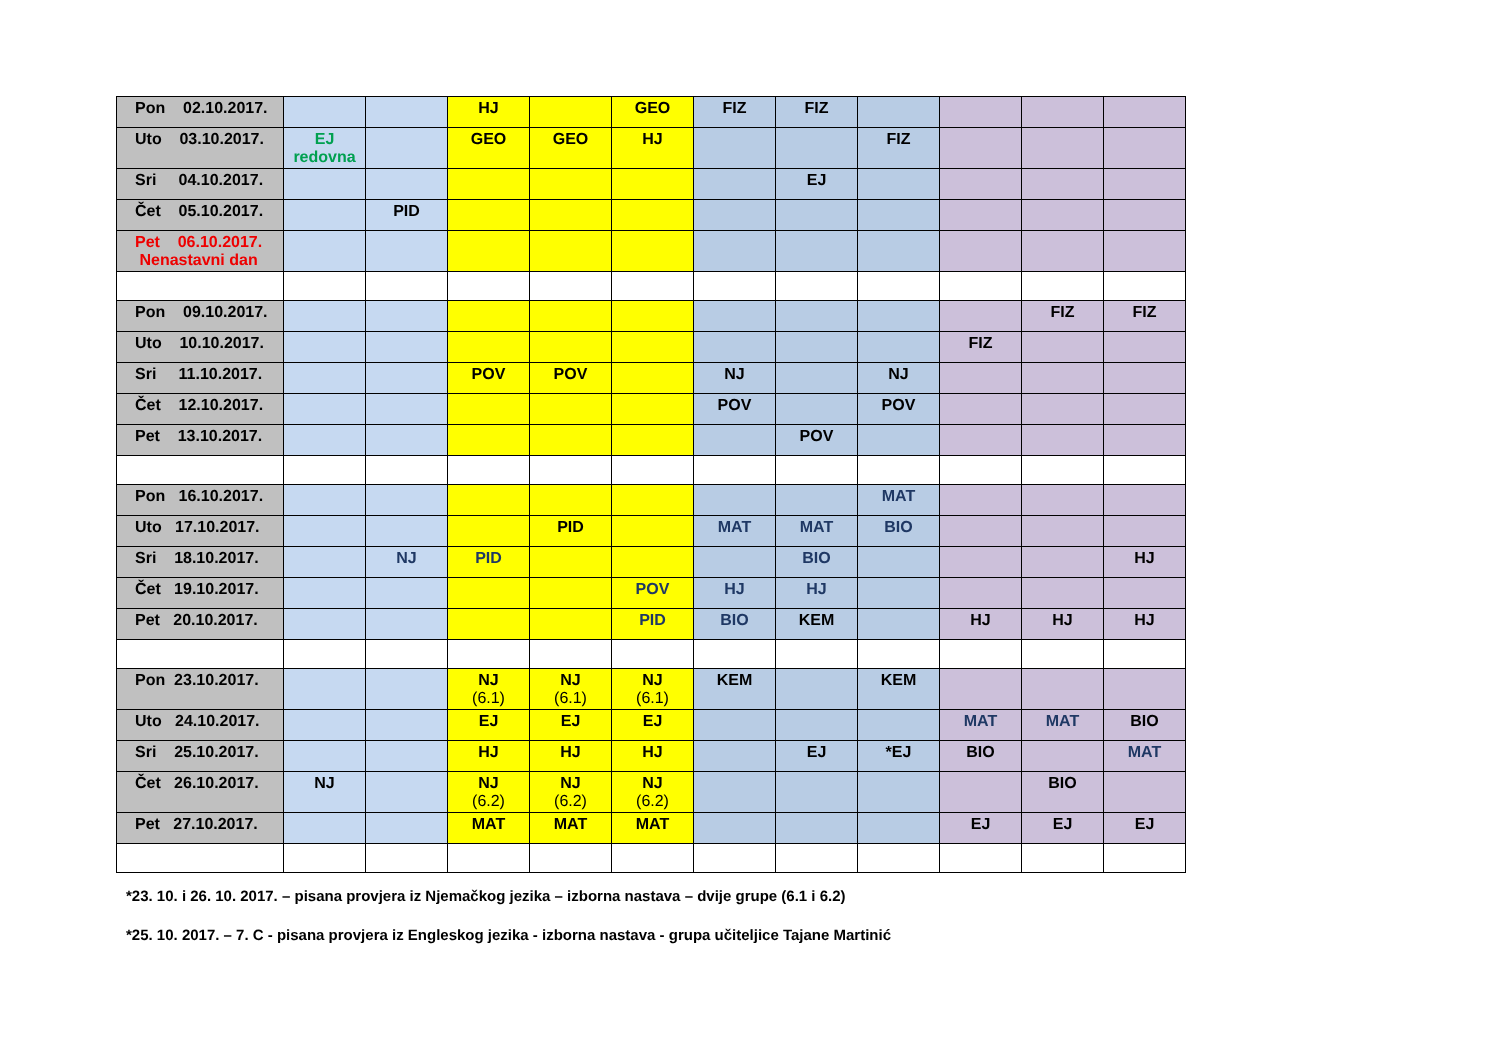| Pon 02.10.2017. | | | HJ | | GEO | FIZ | FIZ | | | | |
| Uto 03.10.2017. | EJ redovna | | GEO | GEO | HJ | | | FIZ | | | |
| Sri 04.10.2017. | | | | | | | EJ | | | | |
| Čet 05.10.2017. | | PID | | | | | | | | | |
| Pet 06.10.2017. Nenastavni dan | | | | | | | | | | | |
| Pon 09.10.2017. | | | | | | | | | | FIZ | FIZ |
| Uto 10.10.2017. | | | | | | | | | FIZ | | |
| Sri 11.10.2017. | | | POV | POV | | NJ | | NJ | | | |
| Čet 12.10.2017. | | | | | | POV | | POV | | | |
| Pet 13.10.2017. | | | | | | | POV | | | | |
| Pon 16.10.2017. | | | | | | | | MAT | | | |
| Uto 17.10.2017. | | | | PID | | MAT | MAT | BIO | | | |
| Sri 18.10.2017. | | NJ | PID | | | | BIO | | | | HJ |
| Čet 19.10.2017. | | | | | POV | HJ | HJ | | | | |
| Pet 20.10.2017. | | | | | PID | BIO | KEM | | HJ | HJ | HJ |
| Pon 23.10.2017. | | | NJ (6.1) | NJ (6.1) | NJ (6.1) | KEM | | KEM | | | |
| Uto 24.10.2017. | | | EJ | EJ | EJ | | | | MAT | MAT | BIO |
| Sri 25.10.2017. | | | HJ | HJ | HJ | | EJ | *EJ | BIO | | MAT |
| Čet 26.10.2017. | NJ | | NJ (6.2) | NJ (6.2) | NJ (6.2) | | | | | BIO | |
| Pet 27.10.2017. | | | MAT | MAT | MAT | | | | EJ | EJ | EJ |
*23. 10. i 26. 10. 2017. – pisana provjera iz Njemačkog jezika – izborna nastava – dvije grupe (6.1 i 6.2)
*25. 10. 2017. – 7. C - pisana provjera iz Engleskog jezika - izborna nastava - grupa učiteljice Tajane Martinić